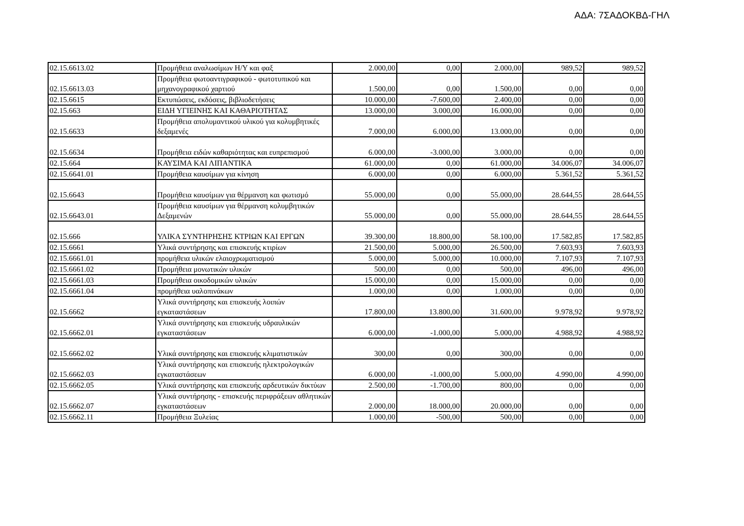ΑΔΑ: 7ΣΑΔΟΚΒΔ-ΓΗΛ
| 02.15.6613.02 | Προμήθεια αναλωσίμων Η/Υ και φαξ | 2.000,00 | 0,00 | 2.000,00 | 989,52 | 989,52 |
| 02.15.6613.03 | Προμήθεια φωτοαντιγραφικού - φωτοτυπικού και μηχανογραφικού χαρτιού | 1.500,00 | 0,00 | 1.500,00 | 0,00 | 0,00 |
| 02.15.6615 | Εκτυπώσεις, εκδόσεις, βιβλιοδετήσεις | 10.000,00 | -7.600,00 | 2.400,00 | 0,00 | 0,00 |
| 02.15.663 | ΕΙΔΗ ΥΓΙΕΙΝΗΣ ΚΑΙ ΚΑΘΑΡΙΟΤΗΤΑΣ | 13.000,00 | 3.000,00 | 16.000,00 | 0,00 | 0,00 |
| 02.15.6633 | Προμήθεια απολυμαντικού υλικού για κολυμβητικές δεξαμενές | 7.000,00 | 6.000,00 | 13.000,00 | 0,00 | 0,00 |
| 02.15.6634 | Προμήθεια ειδών καθαριότητας και ευπρεπισμού | 6.000,00 | -3.000,00 | 3.000,00 | 0,00 | 0,00 |
| 02.15.664 | ΚΑΥΣΙΜΑ ΚΑΙ ΛΙΠΑΝΤΙΚΑ | 61.000,00 | 0,00 | 61.000,00 | 34.006,07 | 34.006,07 |
| 02.15.6641.01 | Προμήθεια καυσίμων για κίνηση | 6.000,00 | 0,00 | 6.000,00 | 5.361,52 | 5.361,52 |
| 02.15.6643 | Προμήθεια καυσίμων για θέρμανση και φωτισμό | 55.000,00 | 0,00 | 55.000,00 | 28.644,55 | 28.644,55 |
| 02.15.6643.01 | Προμήθεια καυσίμων για θέρμανση κολυμβητικών Δεξαμενών | 55.000,00 | 0,00 | 55.000,00 | 28.644,55 | 28.644,55 |
| 02.15.666 | ΥΛΙΚΑ ΣΥΝΤΗΡΗΣΗΣ ΚΤΡΙΩΝ ΚΑΙ ΕΡΓΩΝ | 39.300,00 | 18.800,00 | 58.100,00 | 17.582,85 | 17.582,85 |
| 02.15.6661 | Υλικά συντήρησης και επισκευής κτιρίων | 21.500,00 | 5.000,00 | 26.500,00 | 7.603,93 | 7.603,93 |
| 02.15.6661.01 | προμήθεια υλικών ελαιοχρωματισμού | 5.000,00 | 5.000,00 | 10.000,00 | 7.107,93 | 7.107,93 |
| 02.15.6661.02 | Προμήθεια μονωτικών υλικών | 500,00 | 0,00 | 500,00 | 496,00 | 496,00 |
| 02.15.6661.03 | Προμήθεια οικοδομικών υλικών | 15.000,00 | 0,00 | 15.000,00 | 0,00 | 0,00 |
| 02.15.6661.04 | προμήθεια υαλοπινάκων | 1.000,00 | 0,00 | 1.000,00 | 0,00 | 0,00 |
| 02.15.6662 | Υλικά συντήρησης και επισκευής λοιπών εγκαταστάσεων | 17.800,00 | 13.800,00 | 31.600,00 | 9.978,92 | 9.978,92 |
| 02.15.6662.01 | Υλικά συντήρησης και επισκευής υδραυλικών εγκαταστάσεων | 6.000,00 | -1.000,00 | 5.000,00 | 4.988,92 | 4.988,92 |
| 02.15.6662.02 | Υλικά συντήρησης και επισκευής κλιματιστικών | 300,00 | 0,00 | 300,00 | 0,00 | 0,00 |
| 02.15.6662.03 | Υλικά συντήρησης και επισκευής ηλεκτρολογικών εγκαταστάσεων | 6.000,00 | -1.000,00 | 5.000,00 | 4.990,00 | 4.990,00 |
| 02.15.6662.05 | Υλικά συντήρησης και επισκευής αρδευτικών δικτύων | 2.500,00 | -1.700,00 | 800,00 | 0,00 | 0,00 |
| 02.15.6662.07 | Υλικά συντήρησης - επισκευής περιφράξεων αθλητικών εγκαταστάσεων | 2.000,00 | 18.000,00 | 20.000,00 | 0,00 | 0,00 |
| 02.15.6662.11 | Προμήθεια Ξυλείας | 1.000,00 | -500,00 | 500,00 | 0,00 | 0,00 |